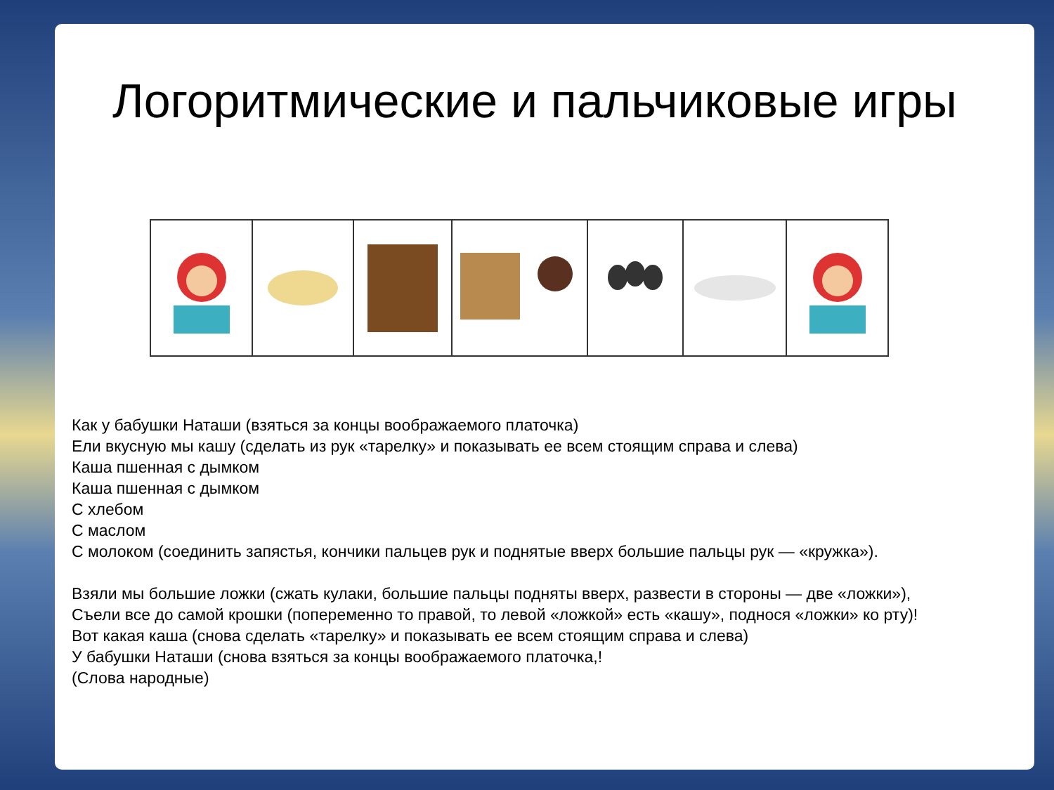Логоритмические и пальчиковые игры
Как у бабушки Наташи (взяться за концы воображаемого платочка)
Ели вкусную мы кашу (сделать из рук «тарелку» и показывать ее всем стоящим справа и слева)
Каша пшенная с дымком
Каша пшенная с дымком
С хлебом
С маслом
С молоком (соединить запястья, кончики пальцев рук и поднятые вверх большие пальцы рук — «кружка»).
Взяли мы большие ложки (сжать кулаки, большие пальцы подняты вверх, развести в стороны — две «ложки»),
Съели все до самой крошки (попеременно то правой, то левой «ложкой» есть «кашу», поднося «ложки» ко рту)!
Вот какая каша (снова сделать «тарелку» и показывать ее всем стоящим справа и слева)
У бабушки Наташи (снова взяться за концы воображаемого платочка,!
(Слова народные)